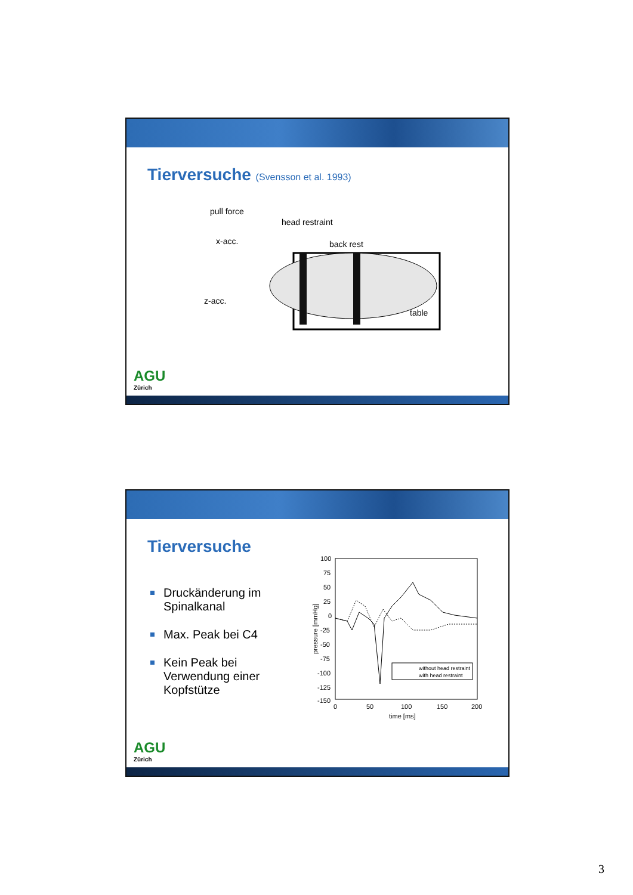Tierversuche (Svensson et al. 1993)
pull force
head restraint
x-acc.
back rest
z-acc.
table
AGU
Zürich
Tierversuche
Druckänderung im Spinalkanal
Max. Peak bei C4
Kein Peak bei Verwendung einer Kopfstütze
100
75
50
25
0
-25
-50
-75
-100
-125
-150
0
50
100
150
200
time [ms]
pressure [mmHg]
without head restraint
with head restraint
AGU
Zürich
3